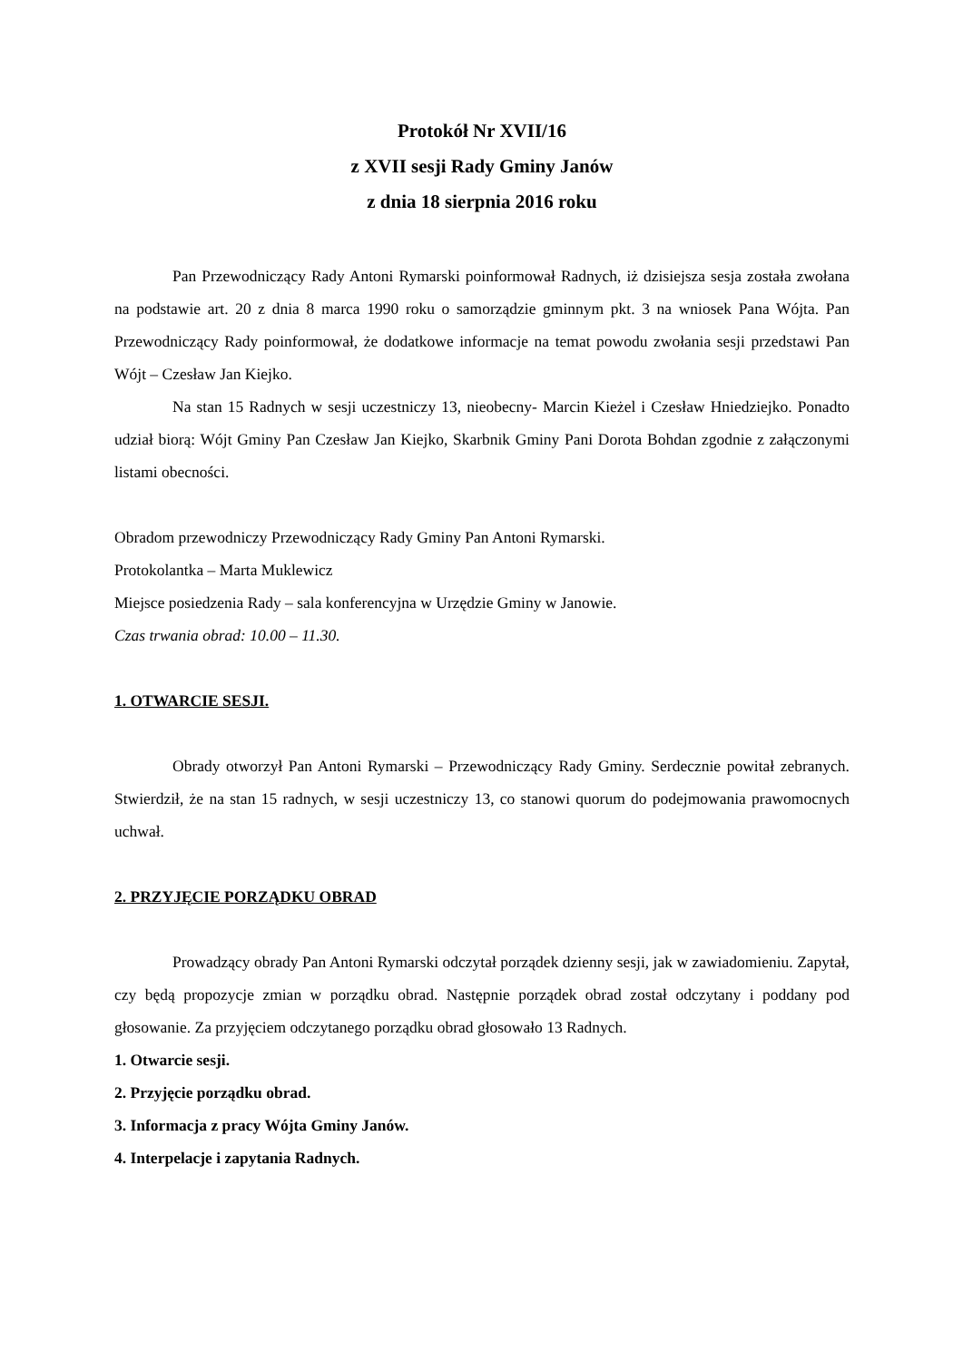Protokół Nr XVII/16
z XVII sesji Rady Gminy Janów
z dnia 18 sierpnia 2016 roku
Pan Przewodniczący Rady Antoni Rymarski poinformował Radnych, iż dzisiejsza sesja została zwołana na podstawie art. 20 z dnia 8 marca 1990 roku o samorządzie gminnym pkt. 3 na wniosek Pana Wójta. Pan Przewodniczący Rady poinformował, że dodatkowe informacje na temat powodu zwołania sesji przedstawi Pan Wójt – Czesław Jan Kiejko.
Na stan 15 Radnych w sesji uczestniczy 13, nieobecny- Marcin Kieżel i Czesław Hniedziejko. Ponadto udział biorą: Wójt Gminy Pan Czesław Jan Kiejko, Skarbnik Gminy Pani Dorota Bohdan zgodnie z załączonymi listami obecności.
Obradom przewodniczy Przewodniczący Rady Gminy Pan Antoni Rymarski.
Protokolantka – Marta Muklewicz
Miejsce posiedzenia Rady – sala konferencyjna w Urzędzie Gminy w Janowie.
Czas trwania obrad: 10.00 – 11.30.
1. OTWARCIE SESJI.
Obrady otworzył Pan Antoni Rymarski – Przewodniczący Rady Gminy. Serdecznie powitał zebranych. Stwierdził, że na stan 15 radnych, w sesji uczestniczy 13, co stanowi quorum do podejmowania prawomocnych uchwał.
2. PRZYJĘCIE PORZĄDKU OBRAD
Prowadzący obrady Pan Antoni Rymarski odczytał porządek dzienny sesji, jak w zawiadomieniu. Zapytał, czy będą propozycje zmian w porządku obrad. Następnie porządek obrad został odczytany i poddany pod głosowanie. Za przyjęciem odczytanego porządku obrad głosowało 13 Radnych.
1. Otwarcie sesji.
2. Przyjęcie porządku obrad.
3. Informacja z pracy Wójta Gminy Janów.
4. Interpelacje i zapytania Radnych.